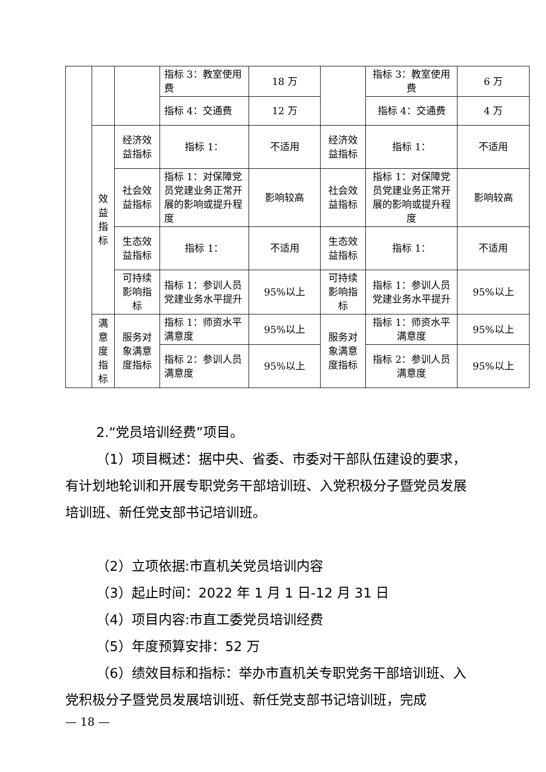| | | | 指标 3：教室使用费 | 18 万 | | 指标 3：教室使用费 | 6 万 |
| | | | 指标 4：交通费 | 12 万 | | 指标 4：交通费 | 4 万 |
| | 效益指标 | 经济效益指标 | 指标 1： | 不适用 | 经济效益指标 | 指标 1： | 不适用 |
| | | 社会效益指标 | 指标 1：对保障党员党建业务正常开展的影响或提升程度 | 影响较高 | 社会效益指标 | 指标 1：对保障党员党建业务正常开展的影响或提升程度 | 影响较高 |
| | | 生态效益指标 | 指标 1： | 不适用 | 生态效益指标 | 指标 1： | 不适用 |
| | | 可持续影响指标 | 指标 1：参训人员党建业务水平提升 | 95%以上 | 可持续影响指标 | 指标 1：参训人员党建业务水平提升 | 95%以上 |
| | 满意度指标 | 服务对象满意度指标 | 指标 1：师资水平满意度 | 95%以上 | 服务对象满意度指标 | 指标 1：师资水平满意度 | 95%以上 |
| | | | 指标 2：参训人员满意度 | 95%以上 | | 指标 2：参训人员满意度 | 95%以上 |
2.“党员培训经费”项目。
（1）项目概述：据中央、省委、市委对干部队伍建设的要求，有计划地轮训和开展专职党务干部培训班、入党积极分子暨党员发展培训班、新任党支部书记培训班。
（2）立项依据:市直机关党员培训内容
（3）起止时间：2022 年 1 月 1 日-12 月 31 日
（4）项目内容:市直工委党员培训经费
（5）年度预算安排：52 万
（6）绩效目标和指标：举办市直机关专职党务干部培训班、入党积极分子暨党员发展培训班、新任党支部书记培训班，完成
— 18 —